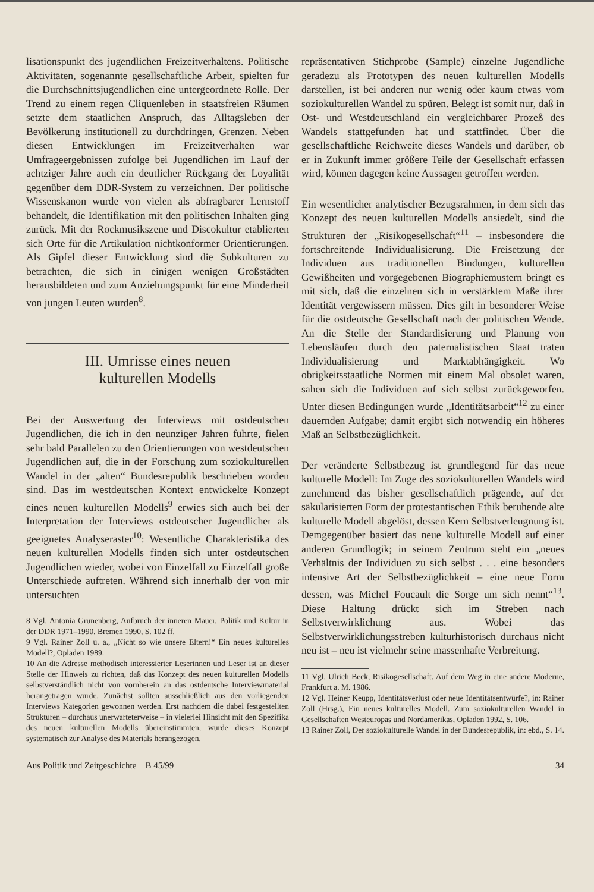lisationspunkt des jugendlichen Freizeitverhaltens. Politische Aktivitäten, sogenannte gesellschaftliche Arbeit, spielten für die Durchschnittsjugendlichen eine untergeordnete Rolle. Der Trend zu einem regen Cliquenleben in staatsfreien Räumen setzte dem staatlichen Anspruch, das Alltagsleben der Bevölkerung institutionell zu durchdringen, Grenzen. Neben diesen Entwicklungen im Freizeitverhalten war Umfrageergebnissen zufolge bei Jugendlichen im Lauf der achtziger Jahre auch ein deutlicher Rückgang der Loyalität gegenüber dem DDR-System zu verzeichnen. Der politische Wissenskanon wurde von vielen als abfragbarer Lernstoff behandelt, die Identifikation mit den politischen Inhalten ging zurück. Mit der Rockmusikszene und Discokultur etablierten sich Orte für die Artikulation nichtkonformer Orientierungen. Als Gipfel dieser Entwicklung sind die Subkulturen zu betrachten, die sich in einigen wenigen Großstädten herausbildeten und zum Anziehungspunkt für eine Minderheit von jungen Leuten wurden<sup>8</sup>.
III. Umrisse eines neuen
kulturellen Modells
Bei der Auswertung der Interviews mit ostdeutschen Jugendlichen, die ich in den neunziger Jahren führte, fielen sehr bald Parallelen zu den Orientierungen von westdeutschen Jugendlichen auf, die in der Forschung zum soziokulturellen Wandel in der „alten“ Bundesrepublik beschrieben worden sind. Das im westdeutschen Kontext entwickelte Konzept eines neuen kulturellen Modells<sup>9</sup> erwies sich auch bei der Interpretation der Interviews ostdeutscher Jugendlicher als geeignetes Analyseraster<sup>10</sup>: Wesentliche Charakteristika des neuen kulturellen Modells finden sich unter ostdeutschen Jugendlichen wieder, wobei von Einzelfall zu Einzelfall große Unterschiede auftreten. Während sich innerhalb der von mir untersuchten
8 Vgl. Antonia Grunenberg, Aufbruch der inneren Mauer. Politik und Kultur in der DDR 1971–1990, Bremen 1990, S. 102 ff.
9 Vgl. Rainer Zoll u. a., „Nicht so wie unsere Eltern!“ Ein neues kulturelles Modell?, Opladen 1989.
10 An die Adresse methodisch interessierter Leserinnen und Leser ist an dieser Stelle der Hinweis zu richten, daß das Konzept des neuen kulturellen Modells selbstverständlich nicht von vornherein an das ostdeutsche Interviewmaterial herangetragen wurde. Zunächst sollten ausschließlich aus den vorliegenden Interviews Kategorien gewonnen werden. Erst nachdem die dabei festgestellten Strukturen – durchaus unerwarteterweise – in vielerlei Hinsicht mit den Spezifika des neuen kulturellen Modells übereinstimmten, wurde dieses Konzept systematisch zur Analyse des Materials herangezogen.
repräsentativen Stichprobe (Sample) einzelne Jugendliche geradezu als Prototypen des neuen kulturellen Modells darstellen, ist bei anderen nur wenig oder kaum etwas vom soziokulturellen Wandel zu spüren. Belegt ist somit nur, daß in Ost- und Westdeutschland ein vergleichbarer Prozeß des Wandels stattgefunden hat und stattfindet. Über die gesellschaftliche Reichweite dieses Wandels und darüber, ob er in Zukunft immer größere Teile der Gesellschaft erfassen wird, können dagegen keine Aussagen getroffen werden.
Ein wesentlicher analytischer Bezugsrahmen, in dem sich das Konzept des neuen kulturellen Modells ansiedelt, sind die Strukturen der „Risikogesellschaft“<sup>11</sup> – insbesondere die fortschreitende Individualisierung. Die Freisetzung der Individuen aus traditionellen Bindungen, kulturellen Gewißheiten und vorgegebenen Biographiemustern bringt es mit sich, daß die einzelnen sich in verstärktem Maße ihrer Identität vergewissern müssen. Dies gilt in besonderer Weise für die ostdeutsche Gesellschaft nach der politischen Wende. An die Stelle der Standardisierung und Planung von Lebensläufen durch den paternalistischen Staat traten Individualisierung und Marktabhängigkeit. Wo obrigkeitsstaatliche Normen mit einem Mal obsolet waren, sahen sich die Individuen auf sich selbst zurückgeworfen. Unter diesen Bedingungen wurde „Identitätsarbeit“<sup>12</sup> zu einer dauernden Aufgabe; damit ergibt sich notwendig ein höheres Maß an Selbstbezüglichkeit.
Der veränderte Selbstbezug ist grundlegend für das neue kulturelle Modell: Im Zuge des soziokulturellen Wandels wird zunehmend das bisher gesellschaftlich prägende, auf der säkularisierten Form der protestantischen Ethik beruhende alte kulturelle Modell abgelöst, dessen Kern Selbstverleugnung ist. Demgegenüber basiert das neue kulturelle Modell auf einer anderen Grundlogik; in seinem Zentrum steht ein „neues Verhältnis der Individuen zu sich selbst . . . eine besonders intensive Art der Selbstbezüglichkeit – eine neue Form dessen, was Michel Foucault die Sorge um sich nennt“<sup>13</sup>. Diese Haltung drückt sich im Streben nach Selbstverwirklichung aus. Wobei das Selbstverwirklichungsstreben kulturhistorisch durchaus nicht neu ist – neu ist vielmehr seine massenhafte Verbreitung.
11 Vgl. Ulrich Beck, Risikogesellschaft. Auf dem Weg in eine andere Moderne, Frankfurt a. M. 1986.
12 Vgl. Heiner Keupp, Identitätsverlust oder neue Identitätsentwürfe?, in: Rainer Zoll (Hrsg.), Ein neues kulturelles Modell. Zum soziokulturellen Wandel in Gesellschaften Westeuropas und Nordamerikas, Opladen 1992, S. 106.
13 Rainer Zoll, Der soziokulturelle Wandel in der Bundesrepublik, in: ebd., S. 14.
Aus Politik und Zeitgeschichte B 45/99 34